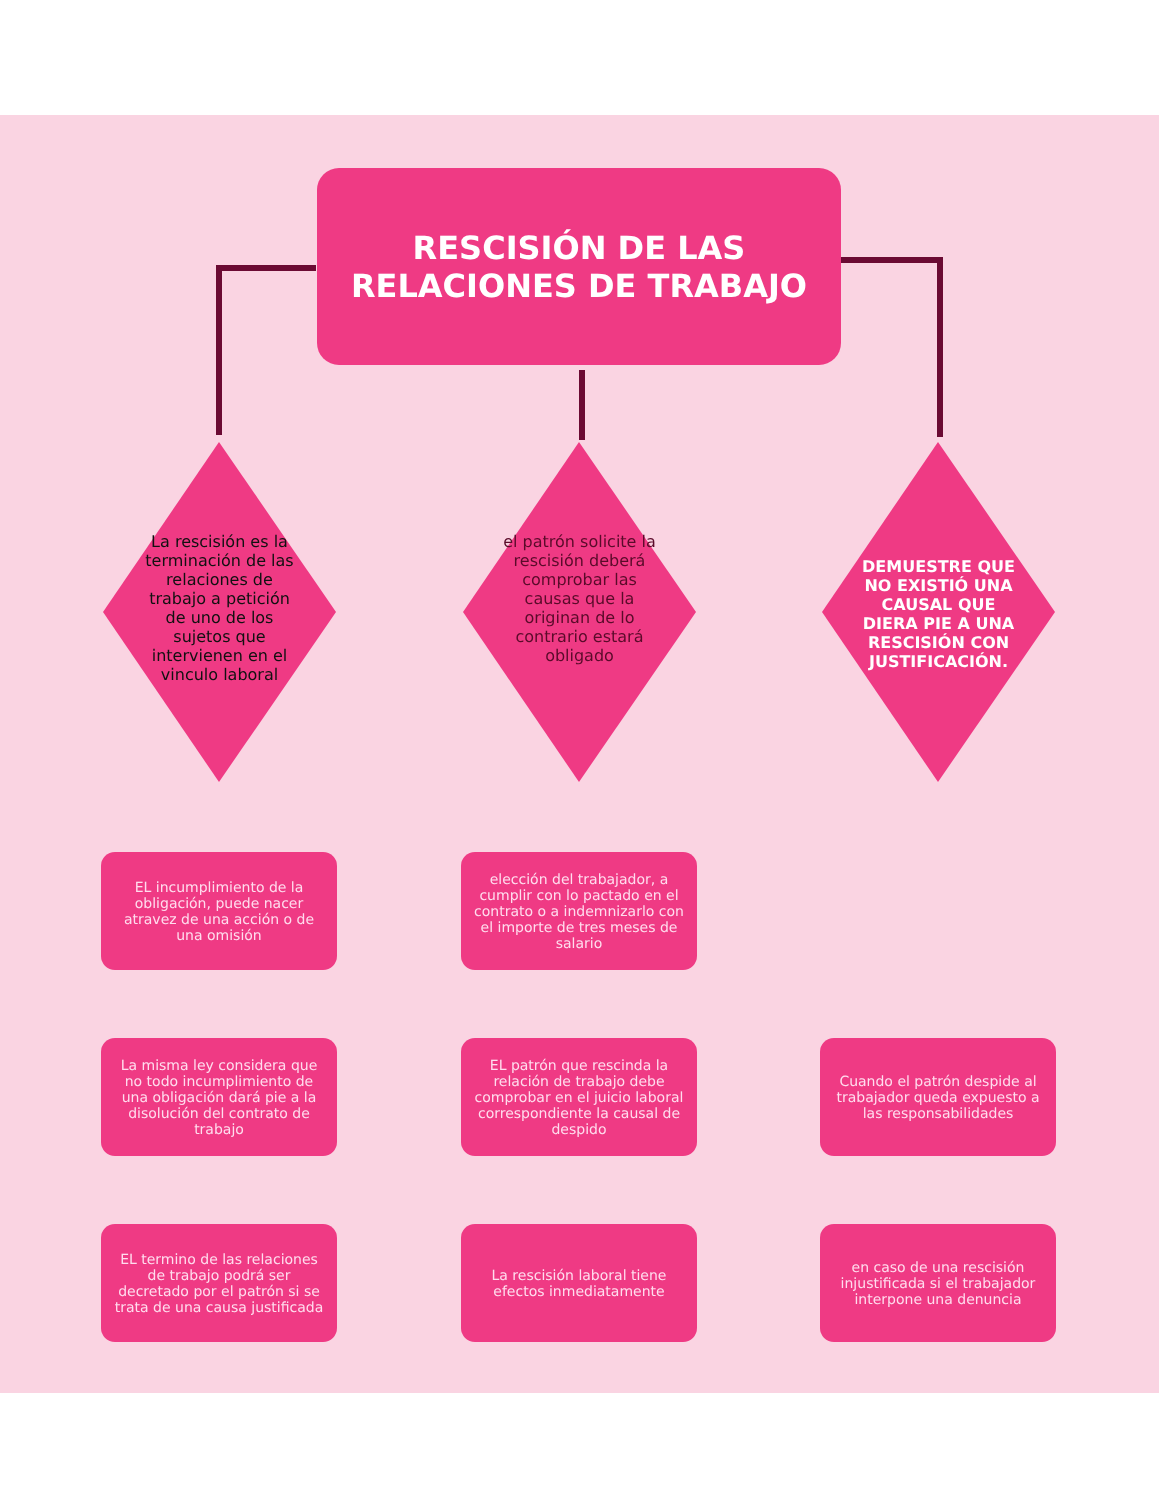RESCISIÓN DE LAS
RELACIONES DE TRABAJO
La rescisión es la terminación de las relaciones de trabajo a petición de uno de los sujetos que intervienen en el vinculo laboral
el patrón solicite la rescisión deberá comprobar las causas que la originan de lo contrario estará obligado
DEMUESTRE QUE NO EXISTIÓ UNA CAUSAL QUE DIERA PIE A UNA RESCISIÓN CON JUSTIFICACIÓN.
EL incumplimiento de la obligación, puede nacer atravez de una acción o de una omisión
elección del trabajador, a cumplir con lo pactado en el contrato o a indemnizarlo con el importe de tres meses de salario
La misma ley considera que no todo incumplimiento de una obligación dará pie a la disolución del contrato de trabajo
EL patrón que rescinda la relación de trabajo debe comprobar en el juicio laboral correspondiente la causal de despido
Cuando el patrón despide al trabajador queda expuesto a las responsabilidades
EL termino de las relaciones de trabajo podrá ser decretado por el patrón si se trata de una causa justificada
La rescisión laboral tiene efectos inmediatamente
en caso de una rescisión injustificada si el trabajador interpone una denuncia